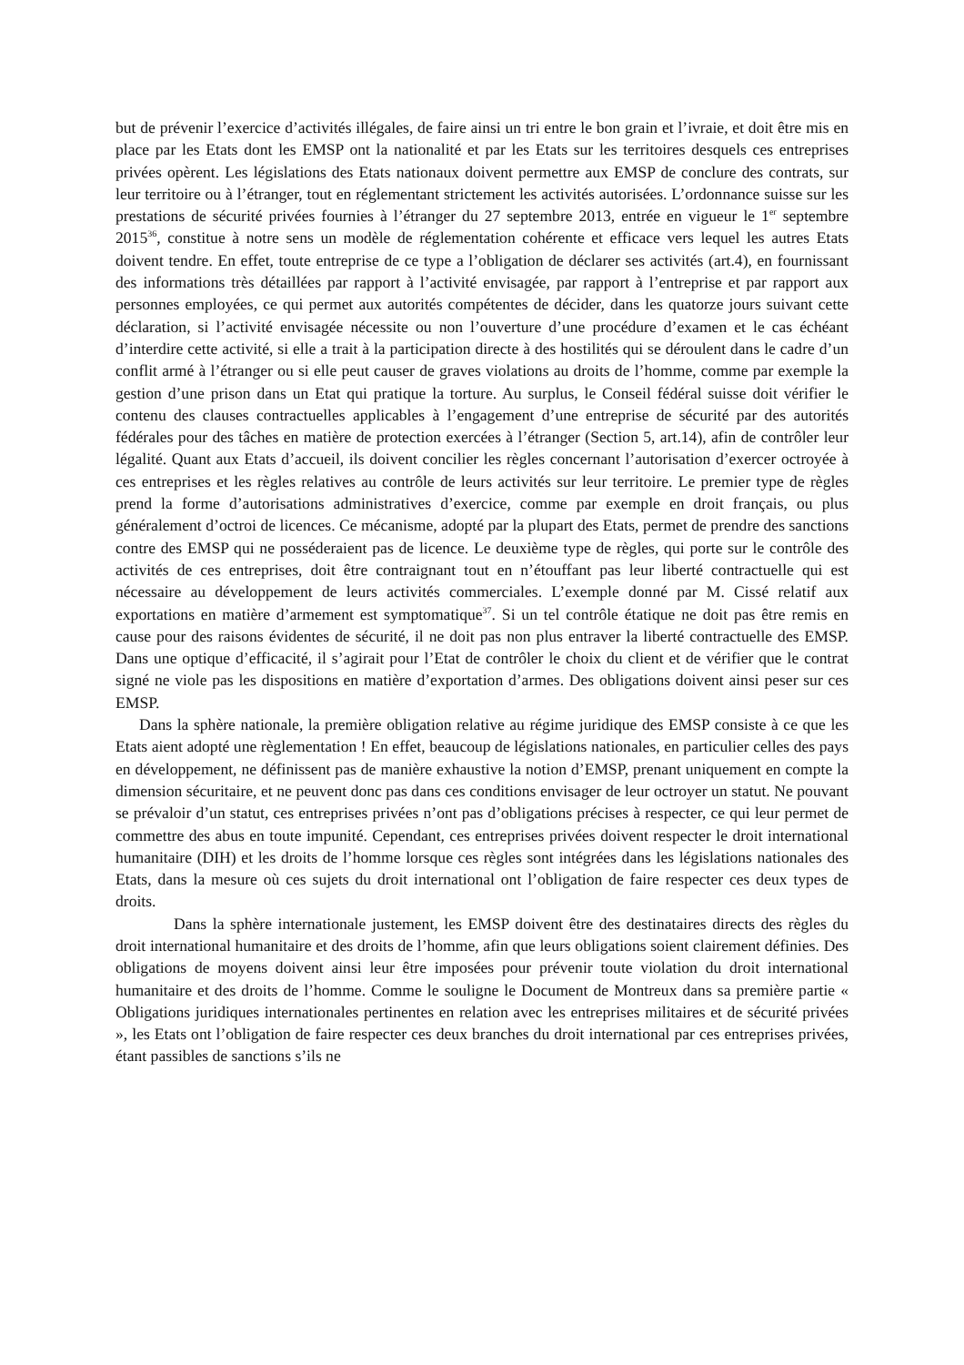but de prévenir l’exercice d’activités illégales, de faire ainsi un tri entre le bon grain et l’ivraie, et doit être mis en place par les Etats dont les EMSP ont la nationalité et par les Etats sur les territoires desquels ces entreprises privées opèrent. Les législations des Etats nationaux doivent permettre aux EMSP de conclure des contrats, sur leur territoire ou à l’étranger, tout en réglementant strictement les activités autorisées. L’ordonnance suisse sur les prestations de sécurité privées fournies à l’étranger du 27 septembre 2013, entrée en vigueur le 1<sup>er</sup> septembre 2015<sup>36</sup>, constitue à notre sens un modèle de réglementation cohérente et efficace vers lequel les autres Etats doivent tendre. En effet, toute entreprise de ce type a l’obligation de déclarer ses activités (art.4), en fournissant des informations très détaillées par rapport à l’activité envisagée, par rapport à l’entreprise et par rapport aux personnes employées, ce qui permet aux autorités compétentes de décider, dans les quatorze jours suivant cette déclaration, si l’activité envisagée nécessite ou non l’ouverture d’une procédure d’examen et le cas échéant d’interdire cette activité, si elle a trait à la participation directe à des hostilités qui se déroulent dans le cadre d’un conflit armé à l’étranger ou si elle peut causer de graves violations au droits de l’homme, comme par exemple la gestion d’une prison dans un Etat qui pratique la torture. Au surplus, le Conseil fédéral suisse doit vérifier le contenu des clauses contractuelles applicables à l’engagement d’une entreprise de sécurité par des autorités fédérales pour des tâches en matière de protection exercées à l’étranger (Section 5, art.14), afin de contrôler leur légalité. Quant aux Etats d’accueil, ils doivent concilier les règles concernant l’autorisation d’exercer octroyée à ces entreprises et les règles relatives au contrôle de leurs activités sur leur territoire. Le premier type de règles prend la forme d’autorisations administratives d’exercice, comme par exemple en droit français, ou plus généralement d’octroi de licences. Ce mécanisme, adopté par la plupart des Etats, permet de prendre des sanctions contre des EMSP qui ne posséderaient pas de licence. Le deuxième type de règles, qui porte sur le contrôle des activités de ces entreprises, doit être contraignant tout en n’étouffant pas leur liberté contractuelle qui est nécessaire au développement de leurs activités commerciales. L’exemple donné par M. Cissé relatif aux exportations en matière d’armement est symptomatique<sup>37</sup>. Si un tel contrôle étatique ne doit pas être remis en cause pour des raisons évidentes de sécurité, il ne doit pas non plus entraver la liberté contractuelle des EMSP. Dans une optique d’efficacité, il s’agirait pour l’Etat de contrôler le choix du client et de vérifier que le contrat signé ne viole pas les dispositions en matière d’exportation d’armes. Des obligations doivent ainsi peser sur ces EMSP.
Dans la sphère nationale, la première obligation relative au régime juridique des EMSP consiste à ce que les Etats aient adopté une règlementation ! En effet, beaucoup de législations nationales, en particulier celles des pays en développement, ne définissent pas de manière exhaustive la notion d’EMSP, prenant uniquement en compte la dimension sécuritaire, et ne peuvent donc pas dans ces conditions envisager de leur octroyer un statut. Ne pouvant se prévaloir d’un statut, ces entreprises privées n’ont pas d’obligations précises à respecter, ce qui leur permet de commettre des abus en toute impunité. Cependant, ces entreprises privées doivent respecter le droit international humanitaire (DIH) et les droits de l’homme lorsque ces règles sont intégrées dans les législations nationales des Etats, dans la mesure où ces sujets du droit international ont l’obligation de faire respecter ces deux types de droits.
Dans la sphère internationale justement, les EMSP doivent être des destinataires directs des règles du droit international humanitaire et des droits de l’homme, afin que leurs obligations soient clairement définies. Des obligations de moyens doivent ainsi leur être imposées pour prévenir toute violation du droit international humanitaire et des droits de l’homme. Comme le souligne le Document de Montreux dans sa première partie « Obligations juridiques internationales pertinentes en relation avec les entreprises militaires et de sécurité privées », les Etats ont l’obligation de faire respecter ces deux branches du droit international par ces entreprises privées, étant passibles de sanctions s’ils ne